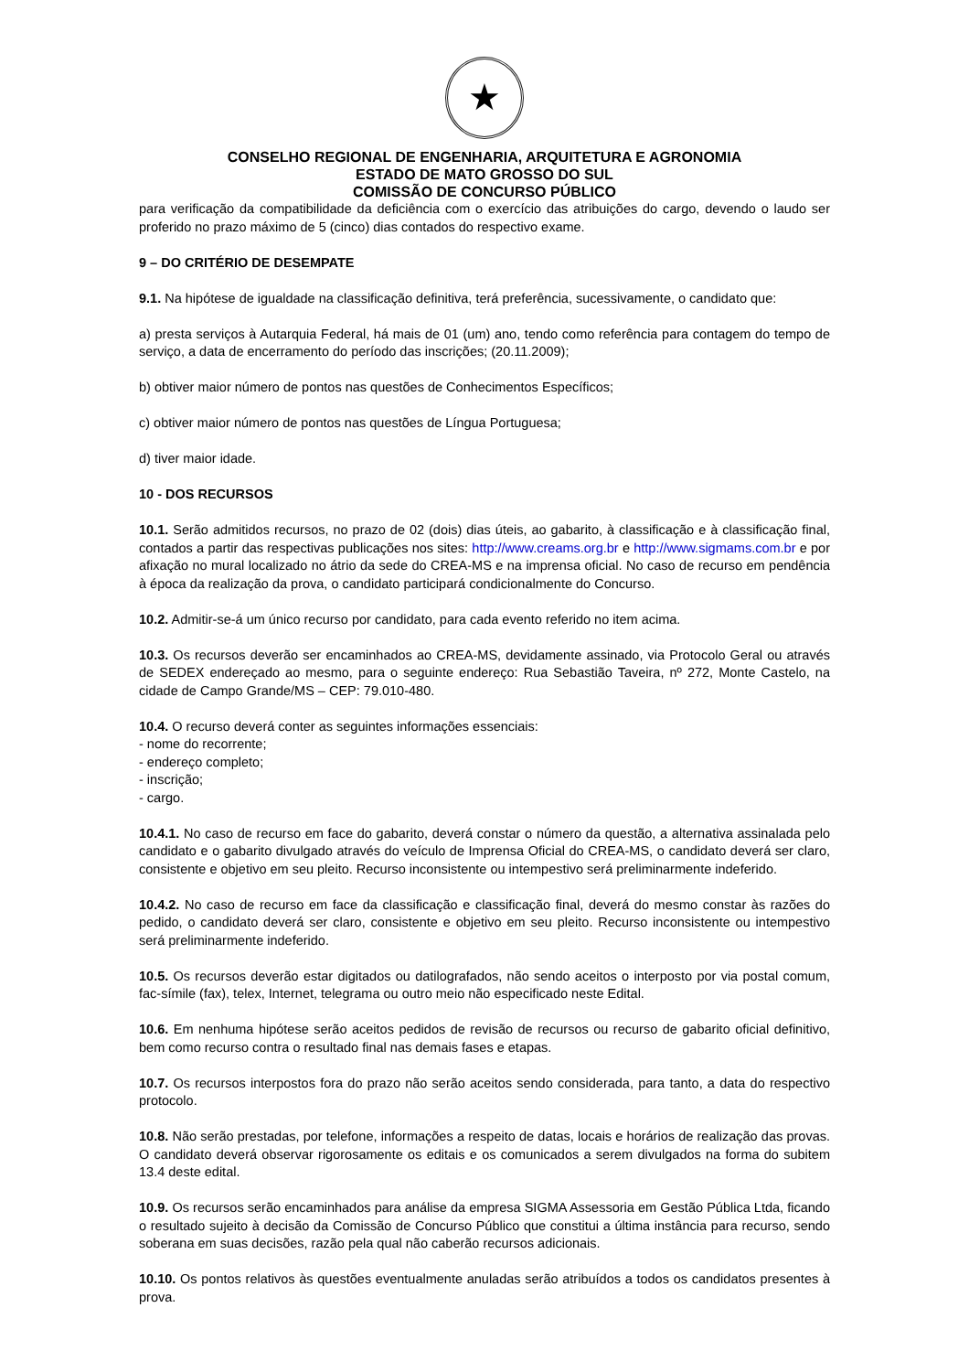★
CONSELHO REGIONAL DE ENGENHARIA, ARQUITETURA E AGRONOMIA
ESTADO DE MATO GROSSO DO SUL
COMISSÃO DE CONCURSO PÚBLICO
para verificação da compatibilidade da deficiência com o exercício das atribuições do cargo, devendo o laudo ser proferido no prazo máximo de 5 (cinco) dias contados do respectivo exame.
9 – DO CRITÉRIO DE DESEMPATE
9.1. Na hipótese de igualdade na classificação definitiva, terá preferência, sucessivamente, o candidato que:
a) presta serviços à Autarquia Federal, há mais de 01 (um) ano, tendo como referência para contagem do tempo de serviço, a data de encerramento do período das inscrições; (20.11.2009);
b) obtiver maior número de pontos nas questões de Conhecimentos Específicos;
c) obtiver maior número de pontos nas questões de Língua Portuguesa;
d) tiver maior idade.
10 - DOS RECURSOS
10.1. Serão admitidos recursos, no prazo de 02 (dois) dias úteis, ao gabarito, à classificação e à classificação final, contados a partir das respectivas publicações nos sites: http://www.creams.org.br e http://www.sigmams.com.br e por afixação no mural localizado no átrio da sede do CREA-MS e na imprensa oficial. No caso de recurso em pendência à época da realização da prova, o candidato participará condicionalmente do Concurso.
10.2. Admitir-se-á um único recurso por candidato, para cada evento referido no item acima.
10.3. Os recursos deverão ser encaminhados ao CREA-MS, devidamente assinado, via Protocolo Geral ou através de SEDEX endereçado ao mesmo, para o seguinte endereço: Rua Sebastião Taveira, nº 272, Monte Castelo, na cidade de Campo Grande/MS – CEP: 79.010-480.
10.4. O recurso deverá conter as seguintes informações essenciais:
- nome do recorrente;
- endereço completo;
- inscrição;
- cargo.
10.4.1. No caso de recurso em face do gabarito, deverá constar o número da questão, a alternativa assinalada pelo candidato e o gabarito divulgado através do veículo de Imprensa Oficial do CREA-MS, o candidato deverá ser claro, consistente e objetivo em seu pleito. Recurso inconsistente ou intempestivo será preliminarmente indeferido.
10.4.2. No caso de recurso em face da classificação e classificação final, deverá do mesmo constar às razões do pedido, o candidato deverá ser claro, consistente e objetivo em seu pleito. Recurso inconsistente ou intempestivo será preliminarmente indeferido.
10.5. Os recursos deverão estar digitados ou datilografados, não sendo aceitos o interposto por via postal comum, fac-símile (fax), telex, Internet, telegrama ou outro meio não especificado neste Edital.
10.6. Em nenhuma hipótese serão aceitos pedidos de revisão de recursos ou recurso de gabarito oficial definitivo, bem como recurso contra o resultado final nas demais fases e etapas.
10.7. Os recursos interpostos fora do prazo não serão aceitos sendo considerada, para tanto, a data do respectivo protocolo.
10.8. Não serão prestadas, por telefone, informações a respeito de datas, locais e horários de realização das provas. O candidato deverá observar rigorosamente os editais e os comunicados a serem divulgados na forma do subitem 13.4 deste edital.
10.9. Os recursos serão encaminhados para análise da empresa SIGMA Assessoria em Gestão Pública Ltda, ficando o resultado sujeito à decisão da Comissão de Concurso Público que constitui a última instância para recurso, sendo soberana em suas decisões, razão pela qual não caberão recursos adicionais.
10.10. Os pontos relativos às questões eventualmente anuladas serão atribuídos a todos os candidatos presentes à prova.